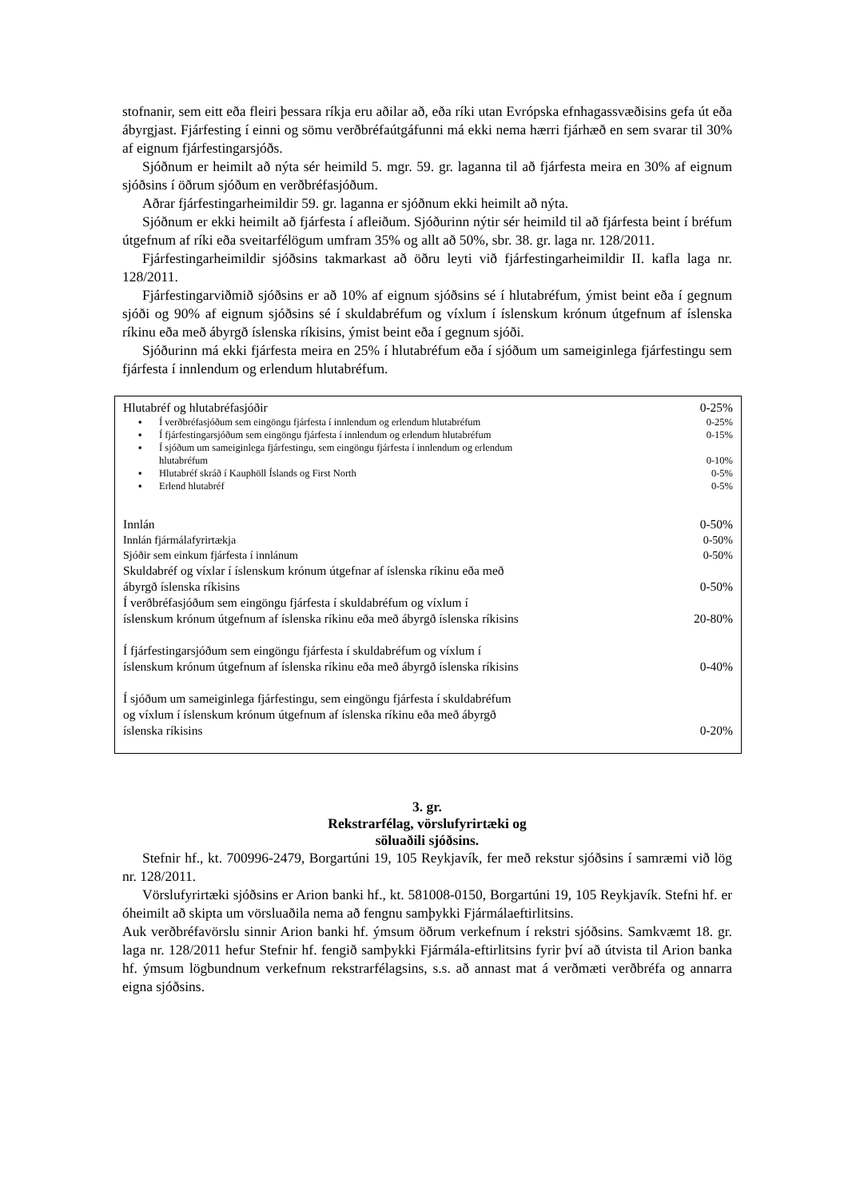stofnanir, sem eitt eða fleiri þessara ríkja eru aðilar að, eða ríki utan Evrópska efnhagassvæðisins gefa út eða ábyrgjast. Fjárfesting í einni og sömu verðbréfaútgáfunni má ekki nema hærri fjárhæð en sem svarar til 30% af eignum fjárfestingarsjóðs.
Sjóðnum er heimilt að nýta sér heimild 5. mgr. 59. gr. laganna til að fjárfesta meira en 30% af eignum sjóðsins í öðrum sjóðum en verðbréfasjóðum.
Aðrar fjárfestingarheimildir 59. gr. laganna er sjóðnum ekki heimilt að nýta.
Sjóðnum er ekki heimilt að fjárfesta í afleiðum. Sjóðurinn nýtir sér heimild til að fjárfesta beint í bréfum útgefnum af ríki eða sveitarfélögum umfram 35% og allt að 50%, sbr. 38. gr. laga nr. 128/2011.
Fjárfestingarheimildir sjóðsins takmarkast að öðru leyti við fjárfestingarheimildir II. kafla laga nr. 128/2011.
Fjárfestingarviðmið sjóðsins er að 10% af eignum sjóðsins sé í hlutabréfum, ýmist beint eða í gegnum sjóði og 90% af eignum sjóðsins sé í skuldabréfum og víxlum í íslenskum krónum útgefnum af íslenska ríkinu eða með ábyrgð íslenska ríkisins, ýmist beint eða í gegnum sjóði.
Sjóðurinn má ekki fjárfesta meira en 25% í hlutabréfum eða í sjóðum um sameiginlega fjárfestingu sem fjárfesta í innlendum og erlendum hlutabréfum.
| Hlutabréf og hlutabréfasjóðir | 0-25% |
| ▪ Í verðbréfasjóðum sem eingöngu fjárfesta í innlendum og erlendum hlutabréfum | 0-25% |
| ▪ Í fjárfestingarsjóðum sem eingöngu fjárfesta í innlendum og erlendum hlutabréfum | 0-15% |
| ▪ Í sjóðum um sameiginlega fjárfestingu, sem eingöngu fjárfesta í innlendum og erlendum hlutabréfum | 0-10% |
| ▪ Hlutabréf skráð í Kauphöll Íslands og First North | 0-5% |
| ▪ Erlend hlutabréf | 0-5% |
| Innlán | 0-50% |
| Innlán fjármálafyrirtækja | 0-50% |
| Sjóðir sem einkum fjárfesta í innlánum | 0-50% |
| Skuldabréf og víxlar í íslenskum krónum útgefnar af íslenska ríkinu eða með ábyrgð íslenska ríkisins | 0-50% |
| Í verðbréfasjóðum sem eingöngu fjárfesta í skuldabréfum og víxlum í íslenskum krónum útgefnum af íslenska ríkinu eða með ábyrgð íslenska ríkisins | 20-80% |
| Í fjárfestingarsjóðum sem eingöngu fjárfesta í skuldabréfum og víxlum í íslenskum krónum útgefnum af íslenska ríkinu eða með ábyrgð íslenska ríkisins | 0-40% |
| Í sjóðum um sameiginlega fjárfestingu, sem eingöngu fjárfesta í skuldabréfum og víxlum í íslenskum krónum útgefnum af íslenska ríkinu eða með ábyrgð íslenska ríkisins | 0-20% |
3. gr.
Rekstrarfélag, vörslufyrirtæki og
söluaðili sjóðsins.
Stefnir hf., kt. 700996-2479, Borgartúni 19, 105 Reykjavík, fer með rekstur sjóðsins í samræmi við lög nr. 128/2011.
Vörslufyrirtæki sjóðsins er Arion banki hf., kt. 581008-0150, Borgartúni 19, 105 Reykjavík. Stefni hf. er óheimilt að skipta um vörsluaðila nema að fengnu samþykki Fjármálaeftirlitsins.
Auk verðbréfavörslu sinnir Arion banki hf. ýmsum öðrum verkefnum í rekstri sjóðsins. Samkvæmt 18. gr. laga nr. 128/2011 hefur Stefnir hf. fengið samþykki Fjármála-eftirlitsins fyrir því að útvista til Arion banka hf. ýmsum lögbundnum verkefnum rekstrarfélagsins, s.s. að annast mat á verðmæti verðbréfa og annarra eigna sjóðsins.